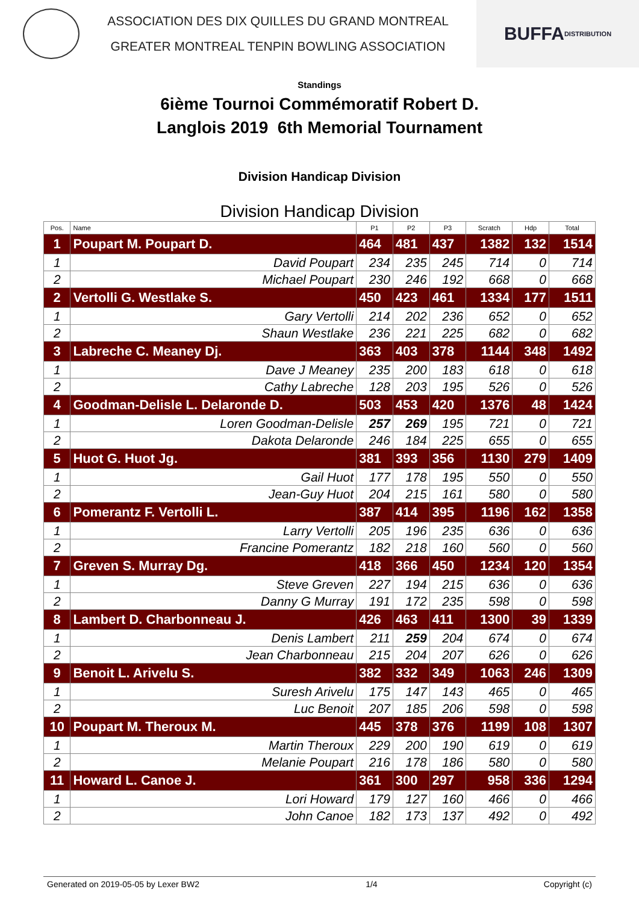ASSOCIATION DES DIX QUILLES DU GRAND MONTREAL
GREATER MONTREAL TENPIN BOWLING ASSOCIATION
BUFFA
DISTRIBUTION
Standings
6ième Tournoi Commémoratif Robert D.
Langlois 2019 6th Memorial Tournament
Division Handicap Division
Division Handicap Division
| Pos. | Name | P1 | P2 | P3 | Scratch | Hdp | Total |
| --- | --- | --- | --- | --- | --- | --- | --- |
| 1 | Poupart M. Poupart D. | 464 | 481 | 437 | 1382 | 132 | 1514 |
| 1 | David Poupart | 234 | 235 | 245 | 714 | 0 | 714 |
| 2 | Michael Poupart | 230 | 246 | 192 | 668 | 0 | 668 |
| 2 | Vertolli G. Westlake S. | 450 | 423 | 461 | 1334 | 177 | 1511 |
| 1 | Gary Vertolli | 214 | 202 | 236 | 652 | 0 | 652 |
| 2 | Shaun Westlake | 236 | 221 | 225 | 682 | 0 | 682 |
| 3 | Labreche C. Meaney Dj. | 363 | 403 | 378 | 1144 | 348 | 1492 |
| 1 | Dave J Meaney | 235 | 200 | 183 | 618 | 0 | 618 |
| 2 | Cathy Labreche | 128 | 203 | 195 | 526 | 0 | 526 |
| 4 | Goodman-Delisle L. Delaronde D. | 503 | 453 | 420 | 1376 | 48 | 1424 |
| 1 | Loren Goodman-Delisle | 257 | 269 | 195 | 721 | 0 | 721 |
| 2 | Dakota Delaronde | 246 | 184 | 225 | 655 | 0 | 655 |
| 5 | Huot G. Huot Jg. | 381 | 393 | 356 | 1130 | 279 | 1409 |
| 1 | Gail Huot | 177 | 178 | 195 | 550 | 0 | 550 |
| 2 | Jean-Guy Huot | 204 | 215 | 161 | 580 | 0 | 580 |
| 6 | Pomerantz F. Vertolli L. | 387 | 414 | 395 | 1196 | 162 | 1358 |
| 1 | Larry Vertolli | 205 | 196 | 235 | 636 | 0 | 636 |
| 2 | Francine Pomerantz | 182 | 218 | 160 | 560 | 0 | 560 |
| 7 | Greven S. Murray Dg. | 418 | 366 | 450 | 1234 | 120 | 1354 |
| 1 | Steve Greven | 227 | 194 | 215 | 636 | 0 | 636 |
| 2 | Danny G Murray | 191 | 172 | 235 | 598 | 0 | 598 |
| 8 | Lambert D. Charbonneau J. | 426 | 463 | 411 | 1300 | 39 | 1339 |
| 1 | Denis Lambert | 211 | 259 | 204 | 674 | 0 | 674 |
| 2 | Jean Charbonneau | 215 | 204 | 207 | 626 | 0 | 626 |
| 9 | Benoit L. Arivelu S. | 382 | 332 | 349 | 1063 | 246 | 1309 |
| 1 | Suresh Arivelu | 175 | 147 | 143 | 465 | 0 | 465 |
| 2 | Luc Benoit | 207 | 185 | 206 | 598 | 0 | 598 |
| 10 | Poupart M. Theroux M. | 445 | 378 | 376 | 1199 | 108 | 1307 |
| 1 | Martin Theroux | 229 | 200 | 190 | 619 | 0 | 619 |
| 2 | Melanie Poupart | 216 | 178 | 186 | 580 | 0 | 580 |
| 11 | Howard L. Canoe J. | 361 | 300 | 297 | 958 | 336 | 1294 |
| 1 | Lori Howard | 179 | 127 | 160 | 466 | 0 | 466 |
| 2 | John Canoe | 182 | 173 | 137 | 492 | 0 | 492 |
Generated on 2019-05-05 by Lexer BW2 1/4 Copyright (c)